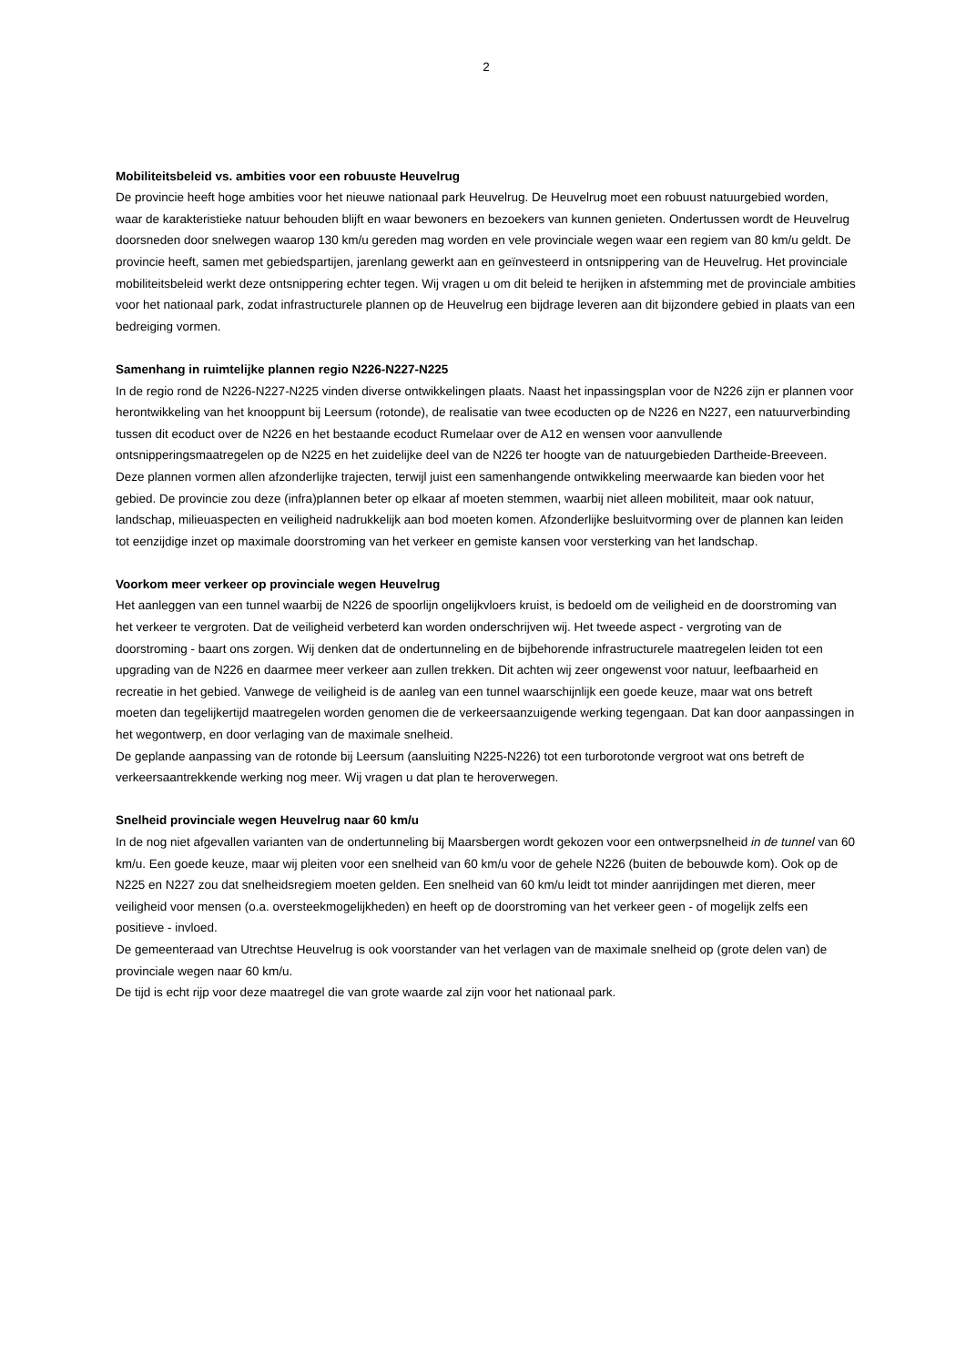2
Mobiliteitsbeleid vs. ambities voor een robuuste Heuvelrug
De provincie heeft hoge ambities voor het nieuwe nationaal park Heuvelrug. De Heuvelrug moet een robuust natuurgebied worden, waar de karakteristieke natuur behouden blijft en waar bewoners en bezoekers van kunnen genieten. Ondertussen wordt de Heuvelrug doorsneden door snelwegen waarop 130 km/u gereden mag worden en vele provinciale wegen waar een regiem van 80 km/u geldt. De provincie heeft, samen met gebiedspartijen, jarenlang gewerkt aan en geïnvesteerd in ontsnippering van de Heuvelrug. Het provinciale mobiliteitsbeleid werkt deze ontsnippering echter tegen. Wij vragen u om dit beleid te herijken in afstemming met de provinciale ambities voor het nationaal park, zodat infrastructurele plannen op de Heuvelrug een bijdrage leveren aan dit bijzondere gebied in plaats van een bedreiging vormen.
Samenhang in ruimtelijke plannen regio N226-N227-N225
In de regio rond de N226-N227-N225 vinden diverse ontwikkelingen plaats. Naast het inpassingsplan voor de N226 zijn er plannen voor herontwikkeling van het knooppunt bij Leersum (rotonde), de realisatie van twee ecoducten op de N226 en N227, een natuurverbinding tussen dit ecoduct over de N226 en het bestaande ecoduct Rumelaar over de A12 en wensen voor aanvullende ontsnipperingsmaatregelen op de N225 en het zuidelijke deel van de N226 ter hoogte van de natuurgebieden Dartheide-Breeveen. Deze plannen vormen allen afzonderlijke trajecten, terwijl juist een samenhangende ontwikkeling meerwaarde kan bieden voor het gebied. De provincie zou deze (infra)plannen beter op elkaar af moeten stemmen, waarbij niet alleen mobiliteit, maar ook natuur, landschap, milieuaspecten en veiligheid nadrukkelijk aan bod moeten komen. Afzonderlijke besluitvorming over de plannen kan leiden tot eenzijdige inzet op maximale doorstroming van het verkeer en gemiste kansen voor versterking van het landschap.
Voorkom meer verkeer op provinciale wegen Heuvelrug
Het aanleggen van een tunnel waarbij de N226 de spoorlijn ongelijkvloers kruist, is bedoeld om de veiligheid en de doorstroming van het verkeer te vergroten. Dat de veiligheid verbeterd kan worden onderschrijven wij. Het tweede aspect - vergroting van de doorstroming - baart ons zorgen. Wij denken dat de ondertunneling en de bijbehorende infrastructurele maatregelen leiden tot een upgrading van de N226 en daarmee meer verkeer aan zullen trekken. Dit achten wij zeer ongewenst voor natuur, leefbaarheid en recreatie in het gebied. Vanwege de veiligheid is de aanleg van een tunnel waarschijnlijk een goede keuze, maar wat ons betreft moeten dan tegelijkertijd maatregelen worden genomen die de verkeersaanzuigende werking tegengaan. Dat kan door aanpassingen in het wegontwerp, en door verlaging van de maximale snelheid.
De geplande aanpassing van de rotonde bij Leersum (aansluiting N225-N226) tot een turborotonde vergroot wat ons betreft de verkeersaantrekkende werking nog meer. Wij vragen u dat plan te heroverwegen.
Snelheid provinciale wegen Heuvelrug naar 60 km/u
In de nog niet afgevallen varianten van de ondertunneling bij Maarsbergen wordt gekozen voor een ontwerpsnelheid in de tunnel van 60 km/u. Een goede keuze, maar wij pleiten voor een snelheid van 60 km/u voor de gehele N226 (buiten de bebouwde kom). Ook op de N225 en N227 zou dat snelheidsregiem moeten gelden. Een snelheid van 60 km/u leidt tot minder aanrijdingen met dieren, meer veiligheid voor mensen (o.a. oversteekmogelijkheden) en heeft op de doorstroming van het verkeer geen - of mogelijk zelfs een positieve - invloed.
De gemeenteraad van Utrechtse Heuvelrug is ook voorstander van het verlagen van de maximale snelheid op (grote delen van) de provinciale wegen naar 60 km/u.
De tijd is echt rijp voor deze maatregel die van grote waarde zal zijn voor het nationaal park.